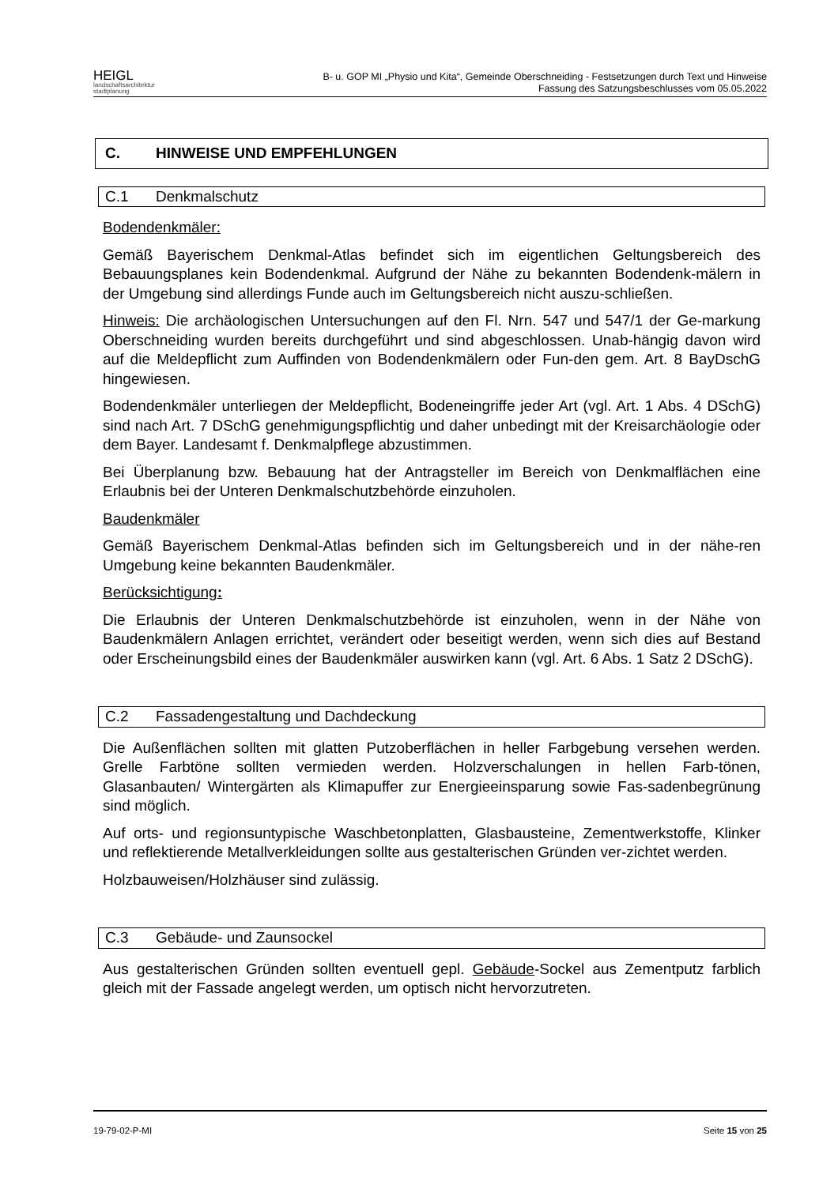HEIGL
landschaftsarchitektur
stadtplanung
B- u. GOP MI „Physio und Kita“, Gemeinde Oberschneiding - Festsetzungen durch Text und Hinweise
Fassung des Satzungsbeschlusses vom 05.05.2022
C. HINWEISE UND EMPFEHLUNGEN
C.1 Denkmalschutz
Bodendenkmäler:
Gemäß Bayerischem Denkmal-Atlas befindet sich im eigentlichen Geltungsbereich des Bebauungsplanes kein Bodendenkmal. Aufgrund der Nähe zu bekannten Bodendenk-mälern in der Umgebung sind allerdings Funde auch im Geltungsbereich nicht auszu-schließen.
Hinweis: Die archäologischen Untersuchungen auf den Fl. Nrn. 547 und 547/1 der Ge-markung Oberschneiding wurden bereits durchgeführt und sind abgeschlossen. Unab-hängig davon wird auf die Meldepflicht zum Auffinden von Bodendenkmälern oder Fun-den gem. Art. 8 BayDschG hingewiesen.
Bodendenkmäler unterliegen der Meldepflicht, Bodeneingriffe jeder Art (vgl. Art. 1 Abs. 4 DSchG) sind nach Art. 7 DSchG genehmigungspflichtig und daher unbedingt mit der Kreisarchäologie oder dem Bayer. Landesamt f. Denkmalpflege abzustimmen.
Bei Überplanung bzw. Bebauung hat der Antragsteller im Bereich von Denkmalflächen eine Erlaubnis bei der Unteren Denkmalschutzbehörde einzuholen.
Baudenkmäler
Gemäß Bayerischem Denkmal-Atlas befinden sich im Geltungsbereich und in der nähe-ren Umgebung keine bekannten Baudenkmäler.
Berücksichtigung:
Die Erlaubnis der Unteren Denkmalschutzbehörde ist einzuholen, wenn in der Nähe von Baudenkmälern Anlagen errichtet, verändert oder beseitigt werden, wenn sich dies auf Bestand oder Erscheinungsbild eines der Baudenkmäler auswirken kann (vgl. Art. 6 Abs. 1 Satz 2 DSchG).
C.2 Fassadengestaltung und Dachdeckung
Die Außenflächen sollten mit glatten Putzoberflächen in heller Farbgebung versehen werden. Grelle Farbtöne sollten vermieden werden. Holzverschalungen in hellen Farb-tönen, Glasanbauten/ Wintergärten als Klimapuffer zur Energieeinsparung sowie Fas-sadenbegrünung sind möglich.
Auf orts- und regionsuntypische Waschbetonplatten, Glasbausteine, Zementwerkstoffe, Klinker und reflektierende Metallverkleidungen sollte aus gestalterischen Gründen ver-zichtet werden.
Holzbauweisen/Holzhäuser sind zulässig.
C.3 Gebäude- und Zaunsockel
Aus gestalterischen Gründen sollten eventuell gepl. Gebäude-Sockel aus Zementputz farblich gleich mit der Fassade angelegt werden, um optisch nicht hervorzutreten.
19-79-02-P-MI Seite 15 von 25